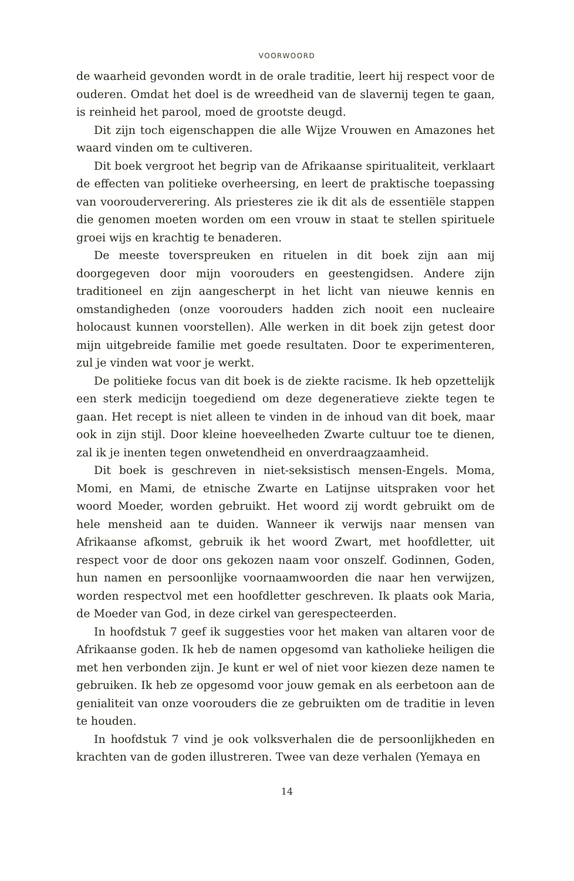VOORWOORD
de waarheid gevonden wordt in de orale traditie, leert hij respect voor de ouderen. Omdat het doel is de wreedheid van de slavernij tegen te gaan, is reinheid het parool, moed de grootste deugd.
Dit zijn toch eigenschappen die alle Wijze Vrouwen en Amazones het waard vinden om te cultiveren.
Dit boek vergroot het begrip van de Afrikaanse spiritualiteit, verklaart de effecten van politieke overheersing, en leert de praktische toepassing van voorouderverering. Als priesteres zie ik dit als de essentiële stappen die genomen moeten worden om een vrouw in staat te stellen spirituele groei wijs en krachtig te benaderen.
De meeste toverspreuken en rituelen in dit boek zijn aan mij doorgegeven door mijn voorouders en geestengidsen. Andere zijn traditioneel en zijn aangescherpt in het licht van nieuwe kennis en omstandigheden (onze voorouders hadden zich nooit een nucleaire holocaust kunnen voorstellen). Alle werken in dit boek zijn getest door mijn uitgebreide familie met goede resultaten. Door te experimenteren, zul je vinden wat voor je werkt.
De politieke focus van dit boek is de ziekte racisme. Ik heb opzettelijk een sterk medicijn toegediend om deze degeneratieve ziekte tegen te gaan. Het recept is niet alleen te vinden in de inhoud van dit boek, maar ook in zijn stijl. Door kleine hoeveelheden Zwarte cultuur toe te dienen, zal ik je inenten tegen onwetendheid en onverdraagzaamheid.
Dit boek is geschreven in niet-seksistisch mensen-Engels. Moma, Momi, en Mami, de etnische Zwarte en Latijnse uitspraken voor het woord Moeder, worden gebruikt. Het woord zij wordt gebruikt om de hele mensheid aan te duiden. Wanneer ik verwijs naar mensen van Afrikaanse afkomst, gebruik ik het woord Zwart, met hoofdletter, uit respect voor de door ons gekozen naam voor onszelf. Godinnen, Goden, hun namen en persoonlijke voornaamwoorden die naar hen verwijzen, worden respectvol met een hoofdletter geschreven. Ik plaats ook Maria, de Moeder van God, in deze cirkel van gerespecteerden.
In hoofdstuk 7 geef ik suggesties voor het maken van altaren voor de Afrikaanse goden. Ik heb de namen opgesomd van katholieke heiligen die met hen verbonden zijn. Je kunt er wel of niet voor kiezen deze namen te gebruiken. Ik heb ze opgesomd voor jouw gemak en als eerbetoon aan de genialiteit van onze voorouders die ze gebruikten om de traditie in leven te houden.
In hoofdstuk 7 vind je ook volksverhalen die de persoonlijkheden en krachten van de goden illustreren. Twee van deze verhalen (Yemaya en
14